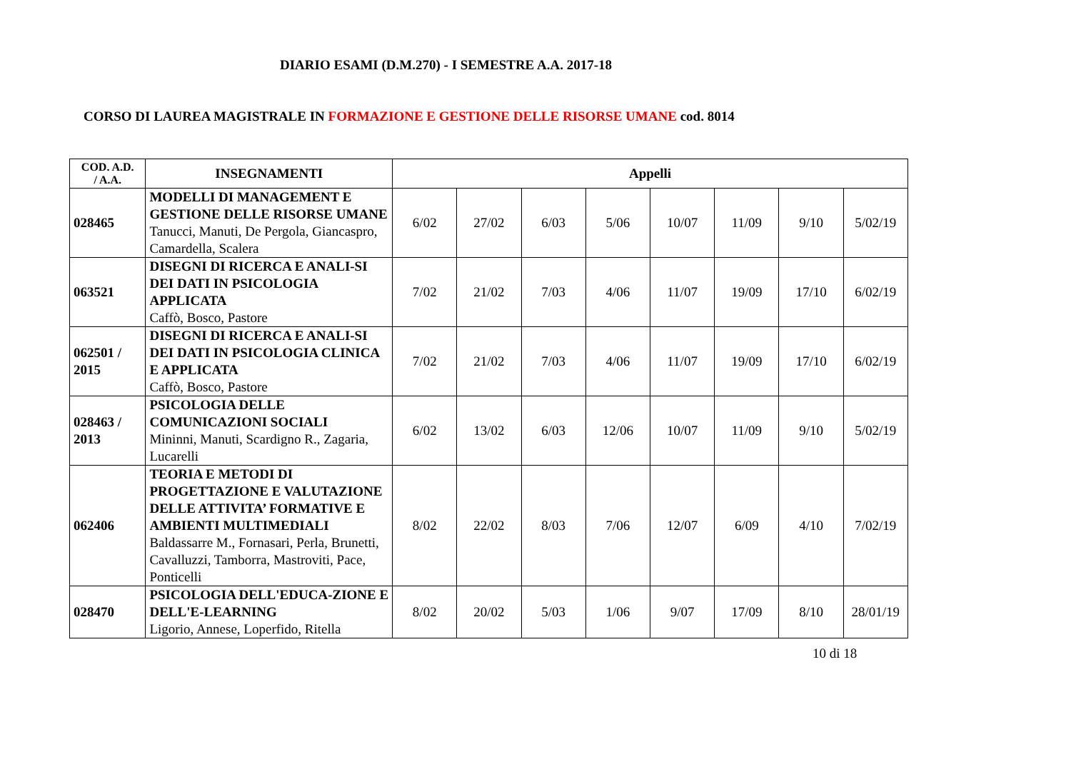DIARIO ESAMI (D.M.270) - I SEMESTRE A.A. 2017-18
CORSO DI LAUREA MAGISTRALE IN FORMAZIONE E GESTIONE DELLE RISORSE UMANE cod. 8014
| COD. A.D. / A.A. | INSEGNAMENTI | Appelli | | | | | | | |
| --- | --- | --- | --- | --- | --- | --- | --- | --- | --- |
| 028465 | MODELLI DI MANAGEMENT E GESTIONE DELLE RISORSE UMANE Tanucci, Manuti, De Pergola, Giancaspro, Camardella, Scalera | 6/02 | 27/02 | 6/03 | 5/06 | 10/07 | 11/09 | 9/10 | 5/02/19 |
| 063521 | DISEGNI DI RICERCA E ANALI-SI DEI DATI IN PSICOLOGIA APPLICATA Caffò, Bosco, Pastore | 7/02 | 21/02 | 7/03 | 4/06 | 11/07 | 19/09 | 17/10 | 6/02/19 |
| 062501 / 2015 | DISEGNI DI RICERCA E ANALI-SI DEI DATI IN PSICOLOGIA CLINICA E APPLICATA Caffò, Bosco, Pastore | 7/02 | 21/02 | 7/03 | 4/06 | 11/07 | 19/09 | 17/10 | 6/02/19 |
| 028463 / 2013 | PSICOLOGIA DELLE COMUNICAZIONI SOCIALI Mininni, Manuti, Scardigno R., Zagaria, Lucarelli | 6/02 | 13/02 | 6/03 | 12/06 | 10/07 | 11/09 | 9/10 | 5/02/19 |
| 062406 | TEORIA E METODI DI PROGETTAZIONE E VALUTAZIONE DELLE ATTIVITA’ FORMATIVE E AMBIENTI MULTIMEDIALI Baldassarre M., Fornasari, Perla, Brunetti, Cavalluzzi, Tamborra, Mastroviti, Pace, Ponticelli | 8/02 | 22/02 | 8/03 | 7/06 | 12/07 | 6/09 | 4/10 | 7/02/19 |
| 028470 | PSICOLOGIA DELL'EDUCA-ZIONE E DELL'E-LEARNING Ligorio, Annese, Loperfido, Ritella | 8/02 | 20/02 | 5/03 | 1/06 | 9/07 | 17/09 | 8/10 | 28/01/19 |
10 di 18